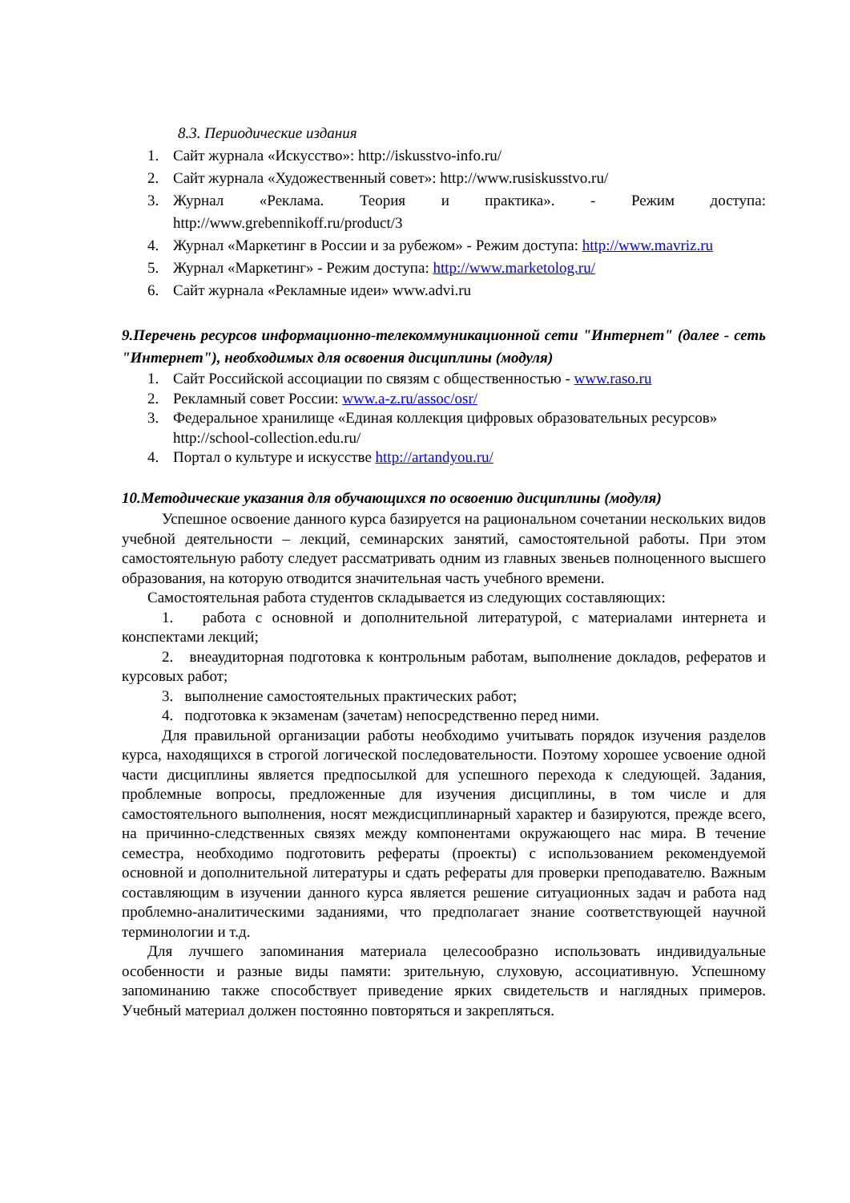8.3. Периодические издания
1. Сайт журнала «Искусство»: http://iskusstvo-info.ru/
2. Сайт журнала «Художественный совет»: http://www.rusiskusstvo.ru/
3. Журнал «Реклама. Теория и практика». - Режим доступа: http://www.grebennikoff.ru/product/3
4. Журнал «Маркетинг в России и за рубежом» - Режим доступа: http://www.mavriz.ru
5. Журнал «Маркетинг» - Режим доступа: http://www.marketolog.ru/
6. Сайт журнала «Рекламные идеи» www.advi.ru
9.Перечень ресурсов информационно-телекоммуникационной сети "Интернет" (далее - сеть "Интернет"), необходимых для освоения дисциплины (модуля)
1. Сайт Российской ассоциации по связям с общественностью - www.raso.ru
2. Рекламный совет России: www.a-z.ru/assoc/osr/
3. Федеральное хранилище «Единая коллекция цифровых образовательных ресурсов» http://school-collection.edu.ru/
4. Портал о культуре и искусстве http://artandyou.ru/
10.Методические указания для обучающихся по освоению дисциплины (модуля)
Успешное освоение данного курса базируется на рациональном сочетании нескольких видов учебной деятельности – лекций, семинарских занятий, самостоятельной работы. При этом самостоятельную работу следует рассматривать одним из главных звеньев полноценного высшего образования, на которую отводится значительная часть учебного времени.
Самостоятельная работа студентов складывается из следующих составляющих:
1. работа с основной и дополнительной литературой, с материалами интернета и конспектами лекций;
2. внеаудиторная подготовка к контрольным работам, выполнение докладов, рефератов и курсовых работ;
3. выполнение самостоятельных практических работ;
4. подготовка к экзаменам (зачетам) непосредственно перед ними.
Для правильной организации работы необходимо учитывать порядок изучения разделов курса, находящихся в строгой логической последовательности. Поэтому хорошее усвоение одной части дисциплины является предпосылкой для успешного перехода к следующей. Задания, проблемные вопросы, предложенные для изучения дисциплины, в том числе и для самостоятельного выполнения, носят междисциплинарный характер и базируются, прежде всего, на причинно-следственных связях между компонентами окружающего нас мира. В течение семестра, необходимо подготовить рефераты (проекты) с использованием рекомендуемой основной и дополнительной литературы и сдать рефераты для проверки преподавателю. Важным составляющим в изучении данного курса является решение ситуационных задач и работа над проблемно-аналитическими заданиями, что предполагает знание соответствующей научной терминологии и т.д.
Для лучшего запоминания материала целесообразно использовать индивидуальные особенности и разные виды памяти: зрительную, слуховую, ассоциативную. Успешному запоминанию также способствует приведение ярких свидетельств и наглядных примеров. Учебный материал должен постоянно повторяться и закрепляться.